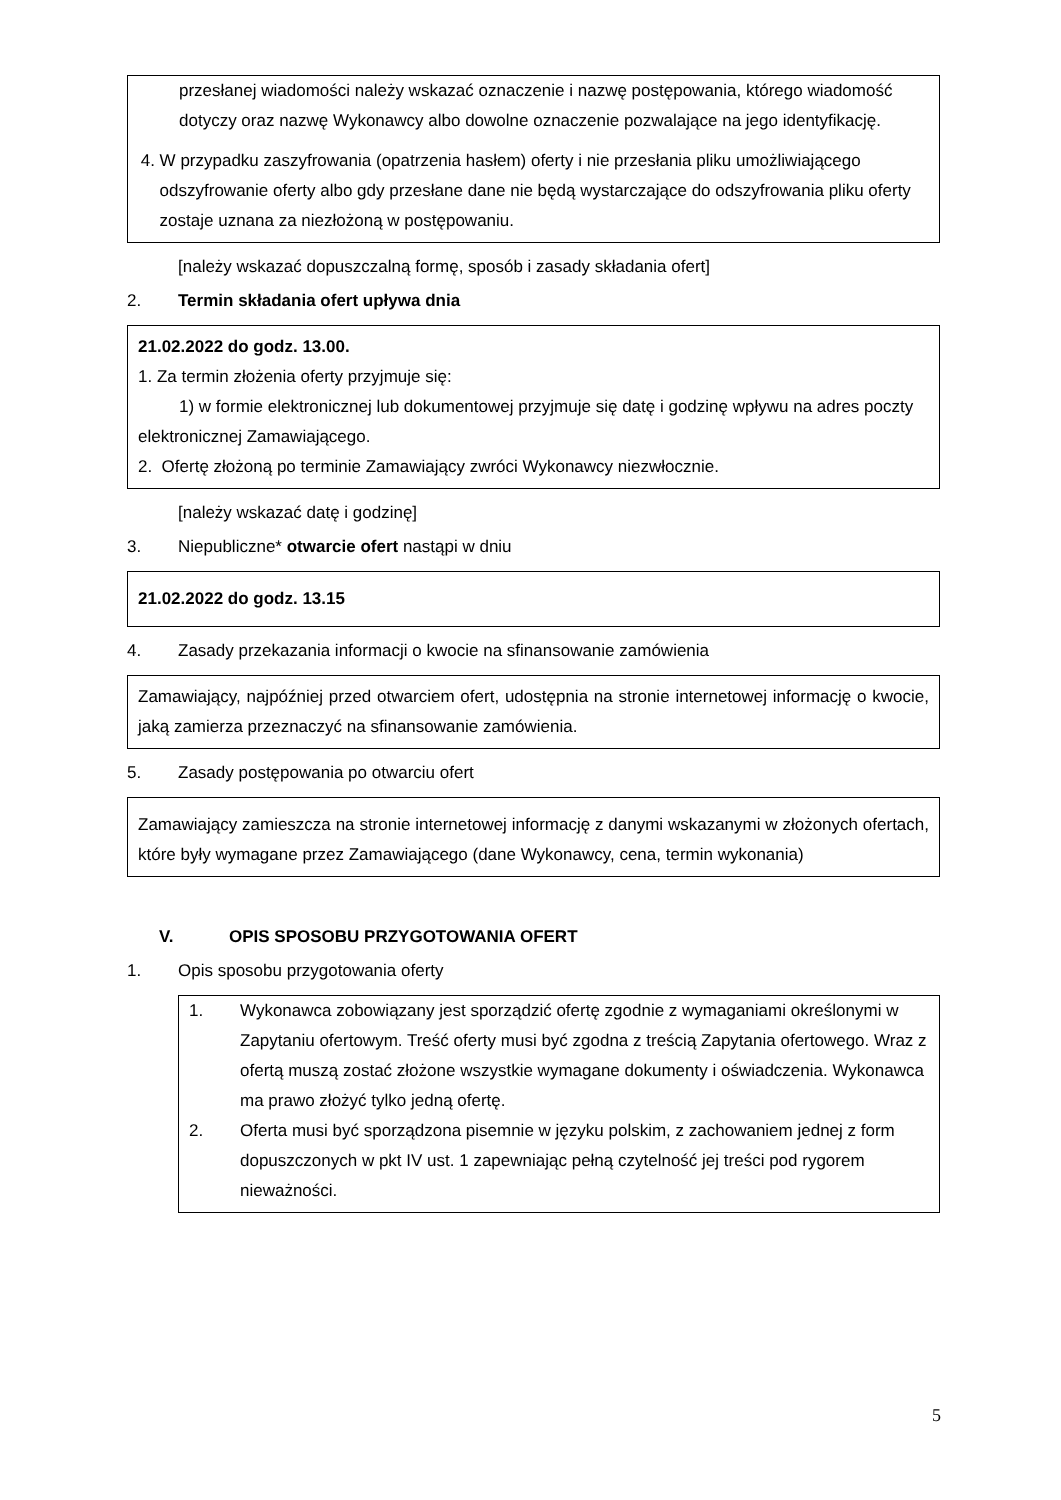przesłanej wiadomości należy wskazać oznaczenie i nazwę postępowania, którego wiadomość dotyczy oraz nazwę Wykonawcy albo dowolne oznaczenie pozwalające na jego identyfikację.
4. W przypadku zaszyfrowania (opatrzenia hasłem) oferty i nie przesłania pliku umożliwiającego odszyfrowanie oferty albo gdy przesłane dane nie będą wystarczające do odszyfrowania pliku oferty zostaje uznana za niezłożoną w postępowaniu.
[należy wskazać dopuszczalną formę, sposób i zasady składania ofert]
2. Termin składania ofert upływa dnia
21.02.2022 do godz. 13.00.
1. Za termin złożenia oferty przyjmuje się:
1) w formie elektronicznej lub dokumentowej przyjmuje się datę i godzinę wpływu na adres poczty elektronicznej Zamawiającego.
2. Ofertę złożoną po terminie Zamawiający zwróci Wykonawcy niezwłocznie.
[należy wskazać datę i godzinę]
3. Niepubliczne* otwarcie ofert nastąpi w dniu
21.02.2022 do godz. 13.15
4. Zasady przekazania informacji o kwocie na sfinansowanie zamówienia
Zamawiający, najpóźniej przed otwarciem ofert, udostępnia na stronie internetowej informację o kwocie, jaką zamierza przeznaczyć na sfinansowanie zamówienia.
5. Zasady postępowania po otwarciu ofert
Zamawiający zamieszcza na stronie internetowej informację z danymi wskazanymi w złożonych ofertach, które były wymagane przez Zamawiającego (dane Wykonawcy, cena, termin wykonania)
V. OPIS SPOSOBU PRZYGOTOWANIA OFERT
1. Opis sposobu przygotowania oferty
1. Wykonawca zobowiązany jest sporządzić ofertę zgodnie z wymaganiami określonymi w Zapytaniu ofertowym. Treść oferty musi być zgodna z treścią Zapytania ofertowego. Wraz z ofertą muszą zostać złożone wszystkie wymagane dokumenty i oświadczenia. Wykonawca ma prawo złożyć tylko jedną ofertę.
2. Oferta musi być sporządzona pisemnie w języku polskim, z zachowaniem jednej z form dopuszczonych w pkt IV ust. 1 zapewniając pełną czytelność jej treści pod rygorem nieważności.
5